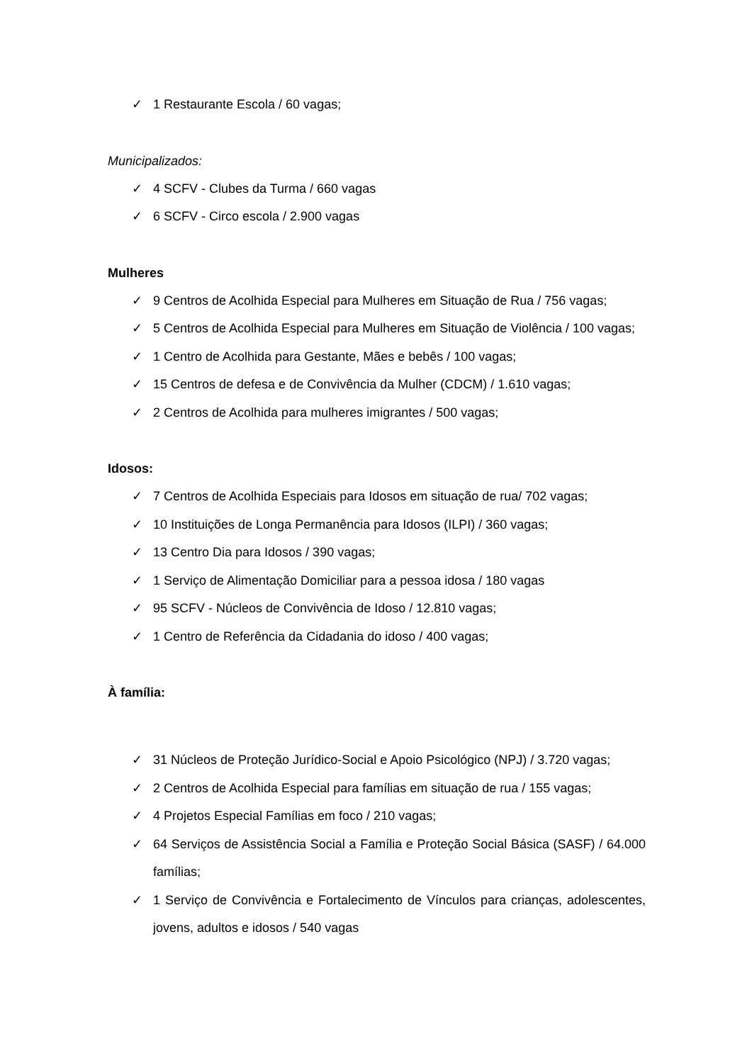✓ 1 Restaurante Escola / 60 vagas;
Municipalizados:
✓ 4 SCFV - Clubes da Turma / 660 vagas
✓ 6 SCFV - Circo escola / 2.900 vagas
Mulheres
✓ 9 Centros de Acolhida Especial para Mulheres em Situação de Rua / 756 vagas;
✓ 5 Centros de Acolhida Especial para Mulheres em Situação de Violência / 100 vagas;
✓ 1 Centro de Acolhida para Gestante, Mães e bebês / 100 vagas;
✓ 15 Centros de defesa e de Convivência da Mulher (CDCM) / 1.610 vagas;
✓ 2 Centros de Acolhida para mulheres imigrantes / 500 vagas;
Idosos:
✓ 7 Centros de Acolhida Especiais para Idosos em situação de rua/ 702 vagas;
✓ 10 Instituições de Longa Permanência para Idosos (ILPI) / 360 vagas;
✓ 13 Centro Dia para Idosos / 390 vagas;
✓ 1 Serviço de Alimentação Domiciliar para a pessoa idosa / 180 vagas
✓ 95 SCFV - Núcleos de Convivência de Idoso / 12.810 vagas;
✓ 1 Centro de Referência da Cidadania do idoso / 400 vagas;
À família:
✓ 31 Núcleos de Proteção Jurídico-Social e Apoio Psicológico (NPJ) / 3.720 vagas;
✓ 2 Centros de Acolhida Especial para famílias em situação de rua / 155 vagas;
✓ 4 Projetos Especial Famílias em foco / 210 vagas;
✓ 64 Serviços de Assistência Social a Família e Proteção Social Básica (SASF) / 64.000 famílias;
✓ 1 Serviço de Convivência e Fortalecimento de Vínculos para crianças, adolescentes, jovens, adultos e idosos / 540 vagas